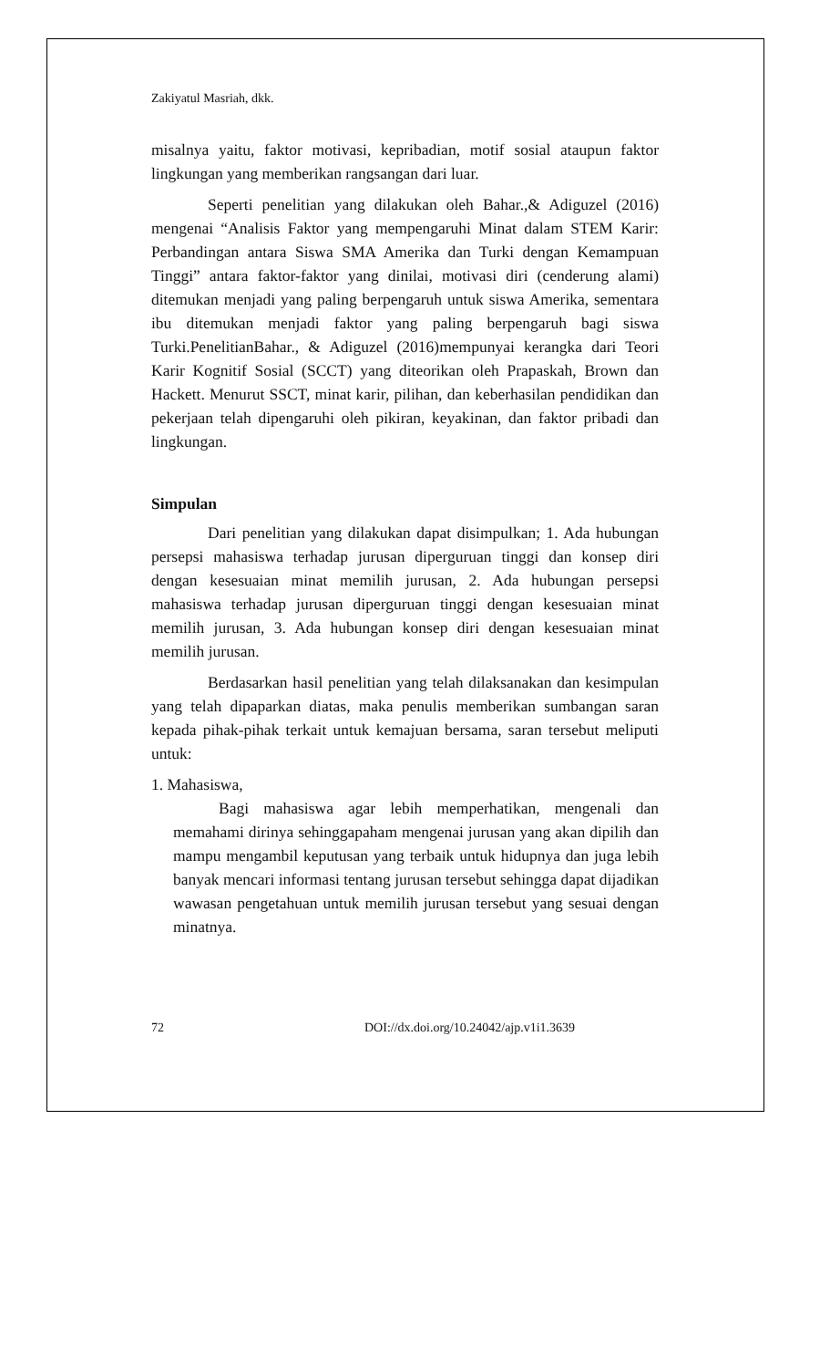Zakiyatul Masriah, dkk.
misalnya yaitu, faktor motivasi, kepribadian, motif sosial ataupun faktor lingkungan yang memberikan rangsangan dari luar.
Seperti penelitian yang dilakukan oleh Bahar.,& Adiguzel (2016) mengenai “Analisis Faktor yang mempengaruhi Minat dalam STEM Karir: Perbandingan antara Siswa SMA Amerika dan Turki dengan Kemampuan Tinggi” antara faktor-faktor yang dinilai, motivasi diri (cenderung alami) ditemukan menjadi yang paling berpengaruh untuk siswa Amerika, sementara ibu ditemukan menjadi faktor yang paling berpengaruh bagi siswa Turki.PenelitianBahar., & Adiguzel (2016)mempunyai kerangka dari Teori Karir Kognitif Sosial (SCCT) yang diteorikan oleh Prapaskah, Brown dan Hackett. Menurut SSCT, minat karir, pilihan, dan keberhasilan pendidikan dan pekerjaan telah dipengaruhi oleh pikiran, keyakinan, dan faktor pribadi dan lingkungan.
Simpulan
Dari penelitian yang dilakukan dapat disimpulkan; 1. Ada hubungan persepsi mahasiswa terhadap jurusan diperguruan tinggi dan konsep diri dengan kesesuaian minat memilih jurusan, 2. Ada hubungan persepsi mahasiswa terhadap jurusan diperguruan tinggi dengan kesesuaian minat memilih jurusan, 3. Ada hubungan konsep diri dengan kesesuaian minat memilih jurusan.
Berdasarkan hasil penelitian yang telah dilaksanakan dan kesimpulan yang telah dipaparkan diatas, maka penulis memberikan sumbangan saran kepada pihak-pihak terkait untuk kemajuan bersama, saran tersebut meliputi untuk:
1. Mahasiswa,
Bagi mahasiswa agar lebih memperhatikan, mengenali dan memahami dirinya sehinggapaham mengenai jurusan yang akan dipilih dan mampu mengambil keputusan yang terbaik untuk hidupnya dan juga lebih banyak mencari informasi tentang jurusan tersebut sehingga dapat dijadikan wawasan pengetahuan untuk memilih jurusan tersebut yang sesuai dengan minatnya.
72 DOI://dx.doi.org/10.24042/ajp.v1i1.3639